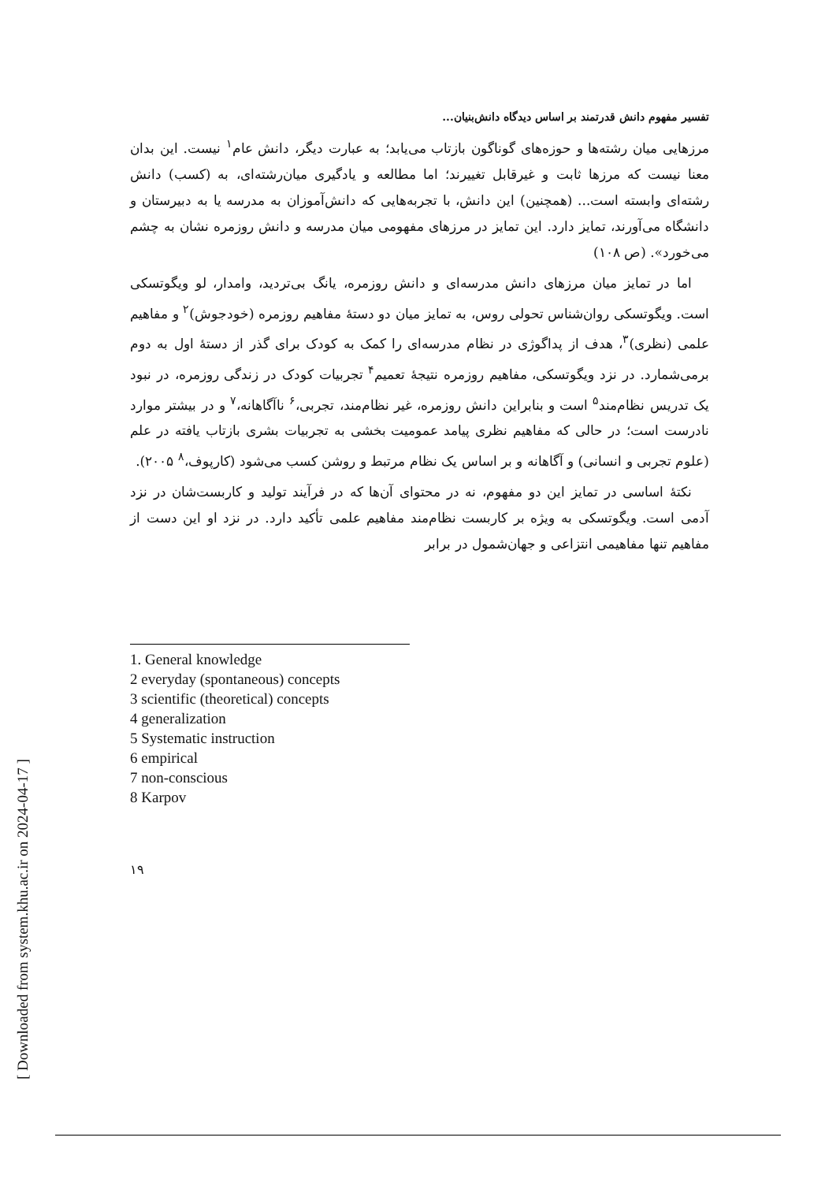[ Downloaded from system.khu.ac.ir on 2024-04-17 ]
تفسیر مفهوم دانش قدرتمند بر اساس دیدگاه دانش‌بنیان...
مرزهایی میان رشته‌ها و حوزه‌های گوناگون بازتاب می‌یابد؛ به عبارت دیگر، دانش عام<sup>۱</sup> نیست. این بدان معنا نیست که مرزها ثابت و غیرقابل تغییرند؛ اما مطالعه و یادگیری میان‌رشته‌ای، به (کسب) دانش رشته‌ای وابسته است... (همچنین) این دانش، با تجربه‌هایی که دانش‌آموزان به مدرسه یا به دبیرستان و دانشگاه می‌آورند، تمایز دارد. این تمایز در مرزهای مفهومی میان مدرسه و دانش روزمره نشان به چشم می‌خورد». (ص ۱۰۸)
اما در تمایز میان مرزهای دانش مدرسه‌ای و دانش روزمره، یانگ بی‌تردید، وامدار، لو ویگوتسکی است. ویگوتسکی روان‌شناس تحولی روس، به تمایز میان دو دستهٔ مفاهیم روزمره (خودجوش)<sup>۲</sup> و مفاهیم علمی (نظری)<sup>۳</sup>، هدف از پداگوژی در نظام مدرسه‌ای را کمک به کودک برای گذر از دستهٔ اول به دوم برمی‌شمارد. در نزد ویگوتسکی، مفاهیم روزمره نتیجهٔ تعمیم<sup>۴</sup> تجربیات کودک در زندگی روزمره، در نبود یک تدریس نظام‌مند<sup>۵</sup> است و بنابراین دانش روزمره، غیر نظام‌مند، تجربی،<sup>۶</sup> ناآگاهانه،<sup>۷</sup> و در بیشتر موارد نادرست است؛ در حالی که مفاهیم نظری پیامد عمومیت بخشی به تجربیات بشری بازتاب یافته در علم (علوم تجربی و انسانی) و آگاهانه و بر اساس یک نظام مرتبط و روشن کسب می‌شود (کارپوف،<sup>۸</sup> ۲۰۰۵).
نکتهٔ اساسی در تمایز این دو مفهوم، نه در محتوای آن‌ها که در فرآیند تولید و کاربست‌شان در نزد آدمی است. ویگوتسکی به ویژه بر کاربست نظام‌مند مفاهیم علمی تأکید دارد. در نزد او این دست از مفاهیم تنها مفاهیمی انتزاعی و جهان‌شمول در برابر
1. General knowledge
2 everyday (spontaneous) concepts
3 scientific (theoretical) concepts
4 generalization
5 Systematic instruction
6 empirical
7 non-conscious
8 Karpov
۱۹